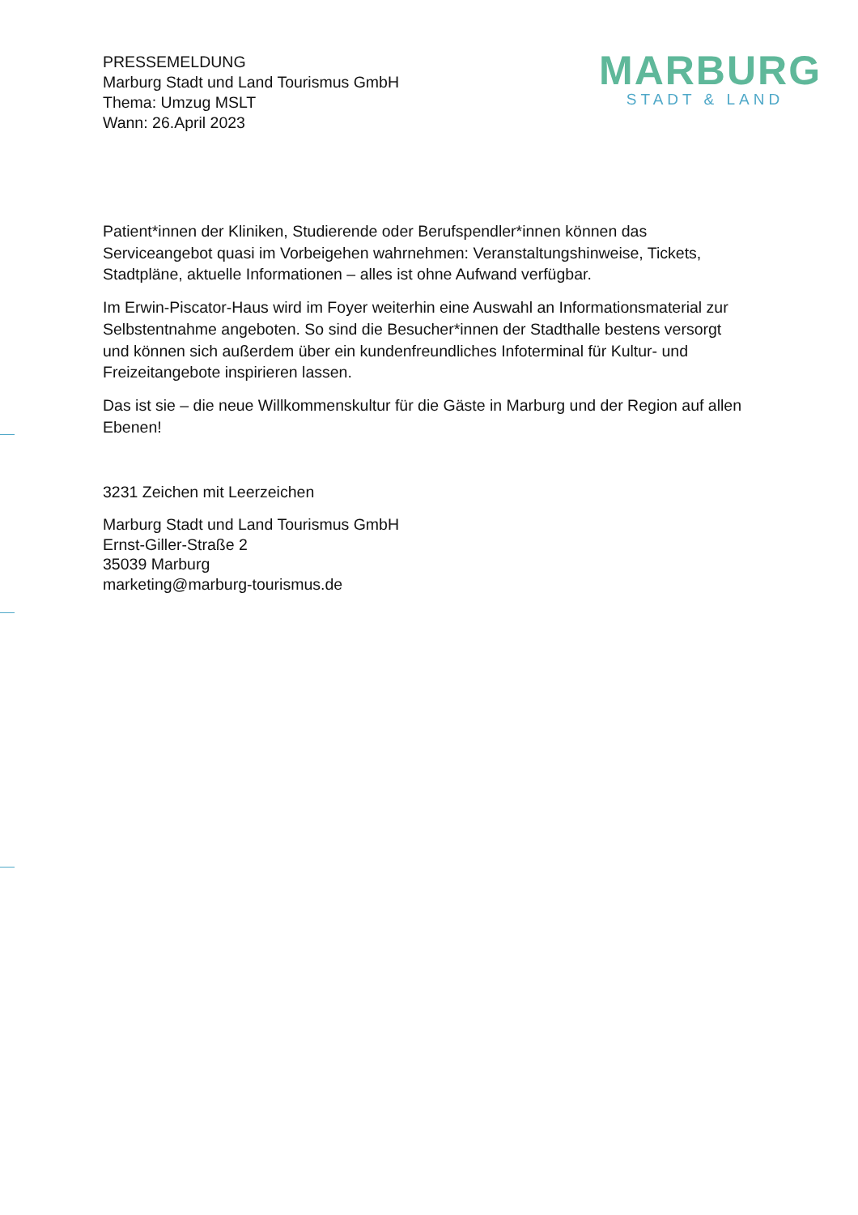PRESSEMELDUNG
Marburg Stadt und Land Tourismus GmbH
Thema: Umzug MSLT
Wann: 26.April 2023
MARBURG
STADT & LAND
Patient*innen der Kliniken, Studierende oder Berufspendler*innen können das Serviceangebot quasi im Vorbeigehen wahrnehmen: Veranstaltungshinweise, Tickets, Stadtpläne, aktuelle Informationen – alles ist ohne Aufwand verfügbar.
Im Erwin-Piscator-Haus wird im Foyer weiterhin eine Auswahl an Informationsmaterial zur Selbstentnahme angeboten. So sind die Besucher*innen der Stadthalle bestens versorgt und können sich außerdem über ein kundenfreundliches Infoterminal für Kultur- und Freizeitangebote inspirieren lassen.
Das ist sie – die neue Willkommenskultur für die Gäste in Marburg und der Region auf allen Ebenen!
3231 Zeichen mit Leerzeichen
Marburg Stadt und Land Tourismus GmbH
Ernst-Giller-Straße 2
35039 Marburg
marketing@marburg-tourismus.de